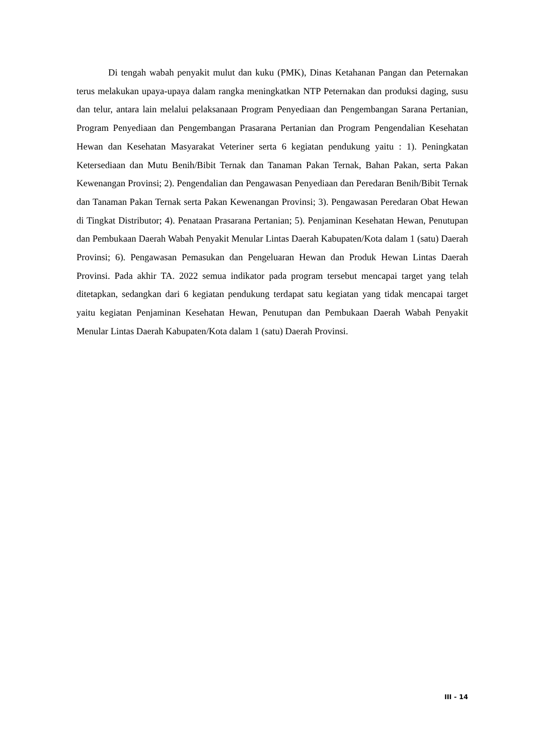Di tengah wabah penyakit mulut dan kuku (PMK), Dinas Ketahanan Pangan dan Peternakan terus melakukan upaya-upaya dalam rangka meningkatkan NTP Peternakan dan produksi daging, susu dan telur, antara lain melalui pelaksanaan Program Penyediaan dan Pengembangan Sarana Pertanian, Program Penyediaan dan Pengembangan Prasarana Pertanian dan Program Pengendalian Kesehatan Hewan dan Kesehatan Masyarakat Veteriner serta 6 kegiatan pendukung yaitu : 1). Peningkatan Ketersediaan dan Mutu Benih/Bibit Ternak dan Tanaman Pakan Ternak, Bahan Pakan, serta Pakan Kewenangan Provinsi; 2). Pengendalian dan Pengawasan Penyediaan dan Peredaran Benih/Bibit Ternak dan Tanaman Pakan Ternak serta Pakan Kewenangan Provinsi; 3). Pengawasan Peredaran Obat Hewan di Tingkat Distributor; 4). Penataan Prasarana Pertanian; 5). Penjaminan Kesehatan Hewan, Penutupan dan Pembukaan Daerah Wabah Penyakit Menular Lintas Daerah Kabupaten/Kota dalam 1 (satu) Daerah Provinsi; 6). Pengawasan Pemasukan dan Pengeluaran Hewan dan Produk Hewan Lintas Daerah Provinsi. Pada akhir TA. 2022 semua indikator pada program tersebut mencapai target yang telah ditetapkan, sedangkan dari 6 kegiatan pendukung terdapat satu kegiatan yang tidak mencapai target yaitu kegiatan Penjaminan Kesehatan Hewan, Penutupan dan Pembukaan Daerah Wabah Penyakit Menular Lintas Daerah Kabupaten/Kota dalam 1 (satu) Daerah Provinsi.
III - 14